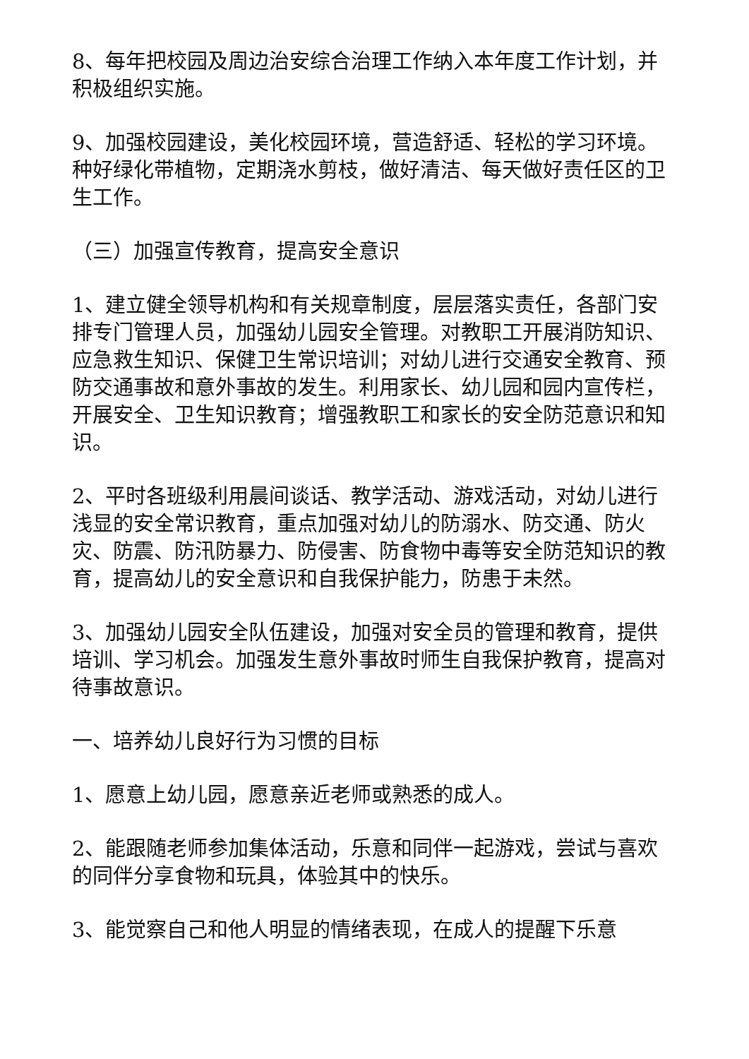8、每年把校园及周边治安综合治理工作纳入本年度工作计划，并积极组织实施。
9、加强校园建设，美化校园环境，营造舒适、轻松的学习环境。种好绿化带植物，定期浇水剪枝，做好清洁、每天做好责任区的卫生工作。
（三）加强宣传教育，提高安全意识
1、建立健全领导机构和有关规章制度，层层落实责任，各部门安排专门管理人员，加强幼儿园安全管理。对教职工开展消防知识、应急救生知识、保健卫生常识培训；对幼儿进行交通安全教育、预防交通事故和意外事故的发生。利用家长、幼儿园和园内宣传栏，开展安全、卫生知识教育；增强教职工和家长的安全防范意识和知识。
2、平时各班级利用晨间谈话、教学活动、游戏活动，对幼儿进行浅显的安全常识教育，重点加强对幼儿的防溺水、防交通、防火灾、防震、防汛防暴力、防侵害、防食物中毒等安全防范知识的教育，提高幼儿的安全意识和自我保护能力，防患于未然。
3、加强幼儿园安全队伍建设，加强对安全员的管理和教育，提供培训、学习机会。加强发生意外事故时师生自我保护教育，提高对待事故意识。
一、培养幼儿良好行为习惯的目标
1、愿意上幼儿园，愿意亲近老师或熟悉的成人。
2、能跟随老师参加集体活动，乐意和同伴一起游戏，尝试与喜欢的同伴分享食物和玩具，体验其中的快乐。
3、能觉察自己和他人明显的情绪表现，在成人的提醒下乐意